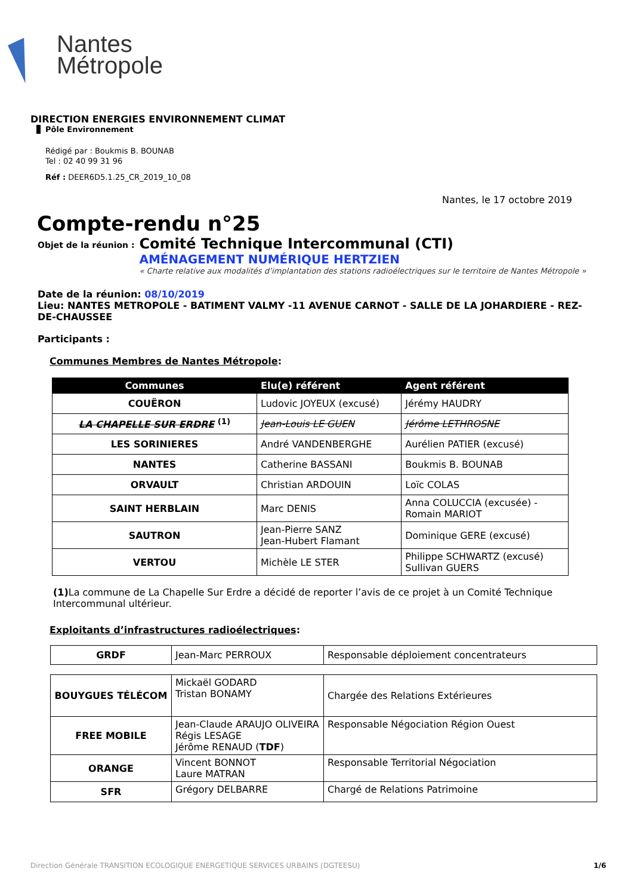Nantes
Métropole
DIRECTION ENERGIES ENVIRONNEMENT CLIMAT
Pôle Environnement
Rédigé par : Boukmis B. BOUNAB
Tel : 02 40 99 31 96
Réf : DEER6D5.1.25_CR_2019_10_08
Nantes, le 17 octobre 2019
Compte-rendu n°25
Objet de la réunion :
Comité Technique Intercommunal (CTI)
AMÉNAGEMENT NUMÉRIQUE HERTZIEN
« Charte relative aux modalités d’implantation des stations radioélectriques sur le territoire de Nantes Métropole »
Date de la réunion: 08/10/2019
Lieu: NANTES METROPOLE - BATIMENT VALMY -11 AVENUE CARNOT - SALLE DE LA JOHARDIERE - REZ-DE-CHAUSSEE
Participants :
Communes Membres de Nantes Métropole:
| Communes | Elu(e) référent | Agent référent |
| --- | --- | --- |
| COUËRON | Ludovic JOYEUX (excusé) | Jérémy HAUDRY |
| LA CHAPELLE SUR ERDRE <sup>(1)</sup> | Jean-Louis LE GUEN | Jérôme LETHROSNE |
| LES SORINIERES | André VANDENBERGHE | Aurélien PATIER (excusé) |
| NANTES | Catherine BASSANI | Boukmis B. BOUNAB |
| ORVAULT | Christian ARDOUIN | Loïc COLAS |
| SAINT HERBLAIN | Marc DENIS | Anna COLUCCIA (excusée) - Romain MARIOT |
| SAUTRON | Jean-Pierre SANZ Jean-Hubert Flamant | Dominique GERE (excusé) |
| VERTOU | Michèle LE STER | Philippe SCHWARTZ (excusé) Sullivan GUERS |
(1) La commune de La Chapelle Sur Erdre a décidé de reporter l’avis de ce projet à un Comité Technique Intercommunal ultérieur.
Exploitants d’infrastructures radioélectriques:
| GRDF | Jean-Marc PERROUX | Responsable déploiement concentrateurs |
| BOUYGUES TÉLÉCOM | Mickaël GODARD Tristan BONAMY | Chargée des Relations Extérieures |
| FREE MOBILE | Jean-Claude ARAUJO OLIVEIRA Régis LESAGE Jérôme RENAUD ( TDF ) | Responsable Négociation Région Ouest |
| ORANGE | Vincent BONNOT Laure MATRAN | Responsable Territorial Négociation |
| SFR | Grégory DELBARRE | Chargé de Relations Patrimoine |
Direction Générale TRANSITION ECOLOGIQUE ENERGETIQUE SERVICES URBAINS (DGTEESU) 1/6